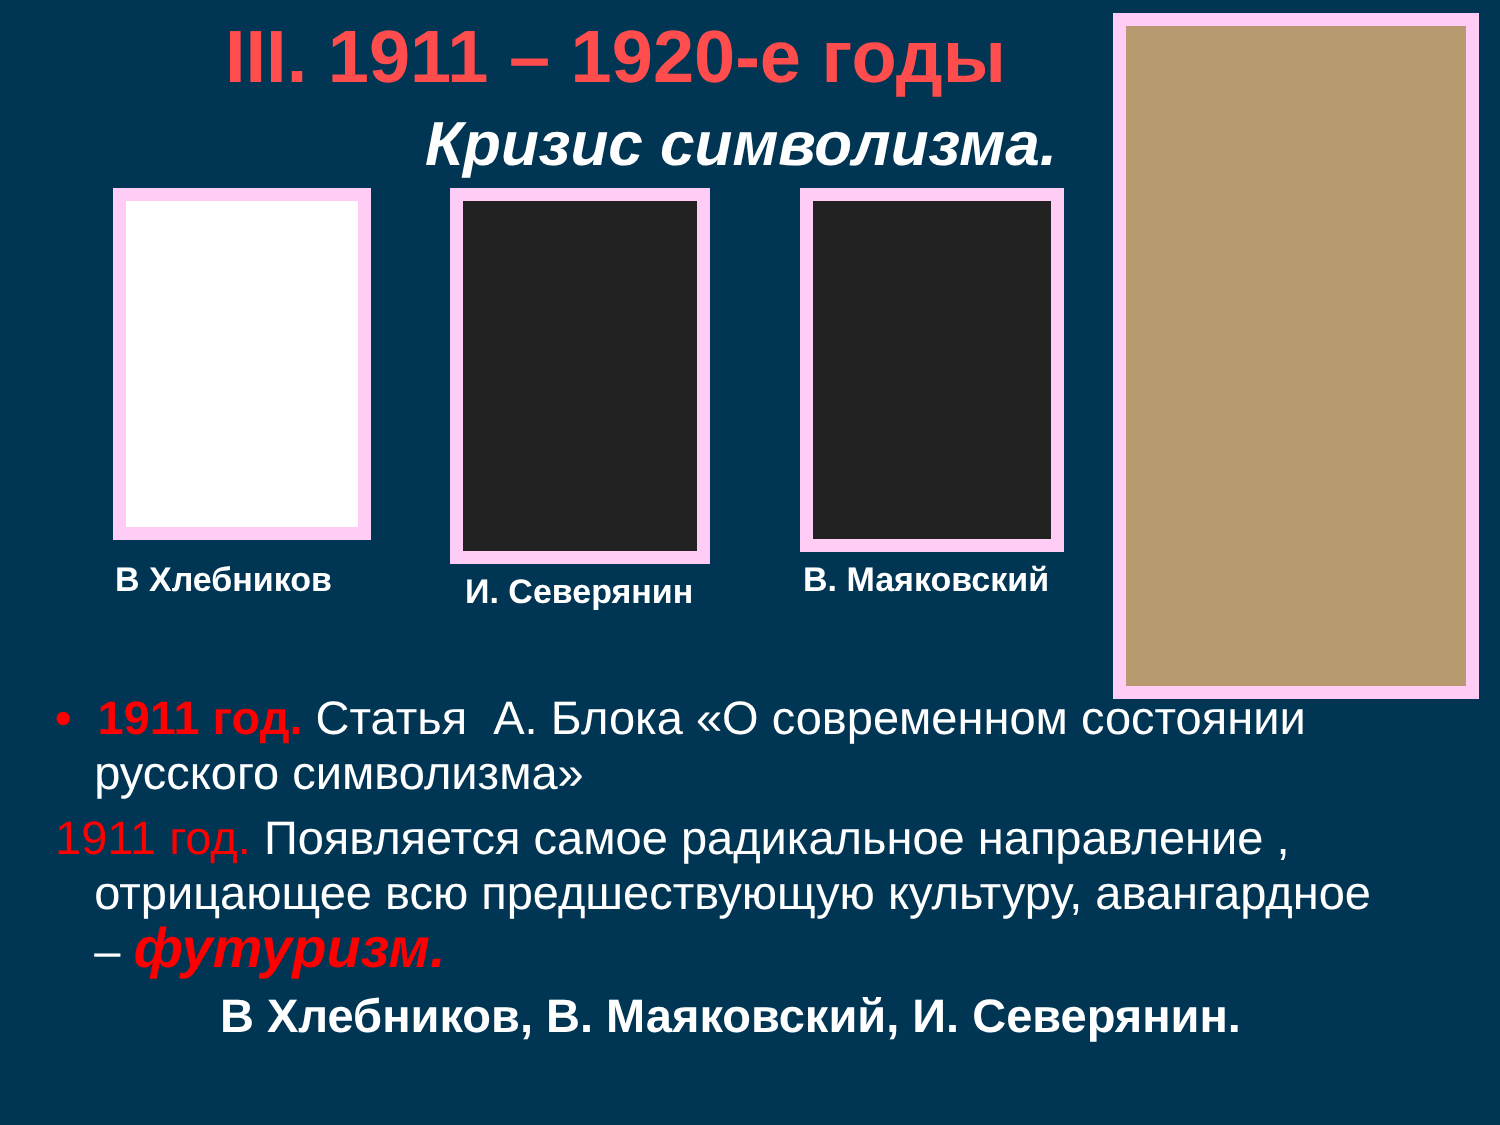III. 1911 – 1920-е годы
Кризис символизма.
В Хлебников И. Северянин В. Маяковский
• 1911 год. Статья А. Блока «О современном состоянии
русского символизма»
1911 год. Появляется самое радикальное направление ,
отрицающее всю предшествующую культуру, авангардное
– футуризм.
В Хлебников, В. Маяковский, И. Северянин.